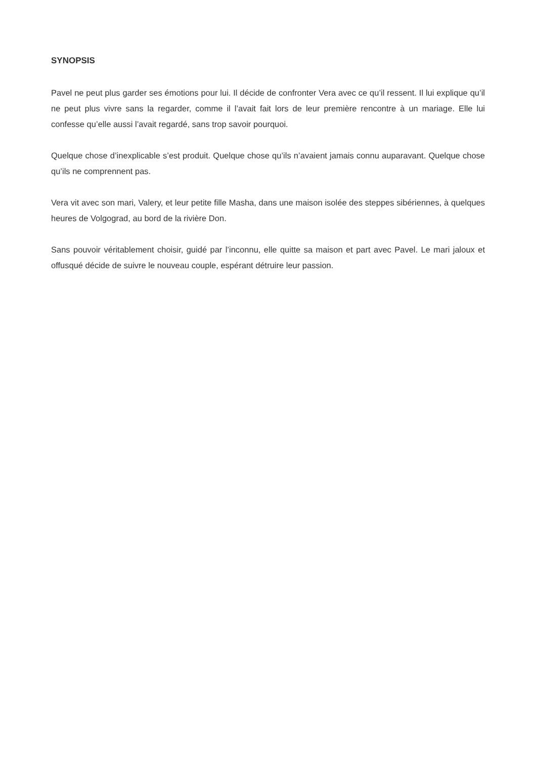SYNOPSIS
Pavel ne peut plus garder ses émotions pour lui. Il décide de confronter Vera avec ce qu’il ressent. Il lui explique qu’il ne peut plus vivre sans la regarder, comme il l’avait fait lors de leur première rencontre à un mariage. Elle lui confesse qu’elle aussi l’avait regardé, sans trop savoir pourquoi.
Quelque chose d’inexplicable s’est produit. Quelque chose qu’ils n’avaient jamais connu auparavant. Quelque chose qu’ils ne comprennent pas.
Vera vit avec son mari, Valery, et leur petite fille Masha, dans une maison isolée des steppes sibériennes, à quelques heures de Volgograd, au bord de la rivière Don.
Sans pouvoir véritablement choisir, guidé par l’inconnu, elle quitte sa maison et part avec Pavel. Le mari jaloux et offusqué décide de suivre le nouveau couple, espérant détruire leur passion.